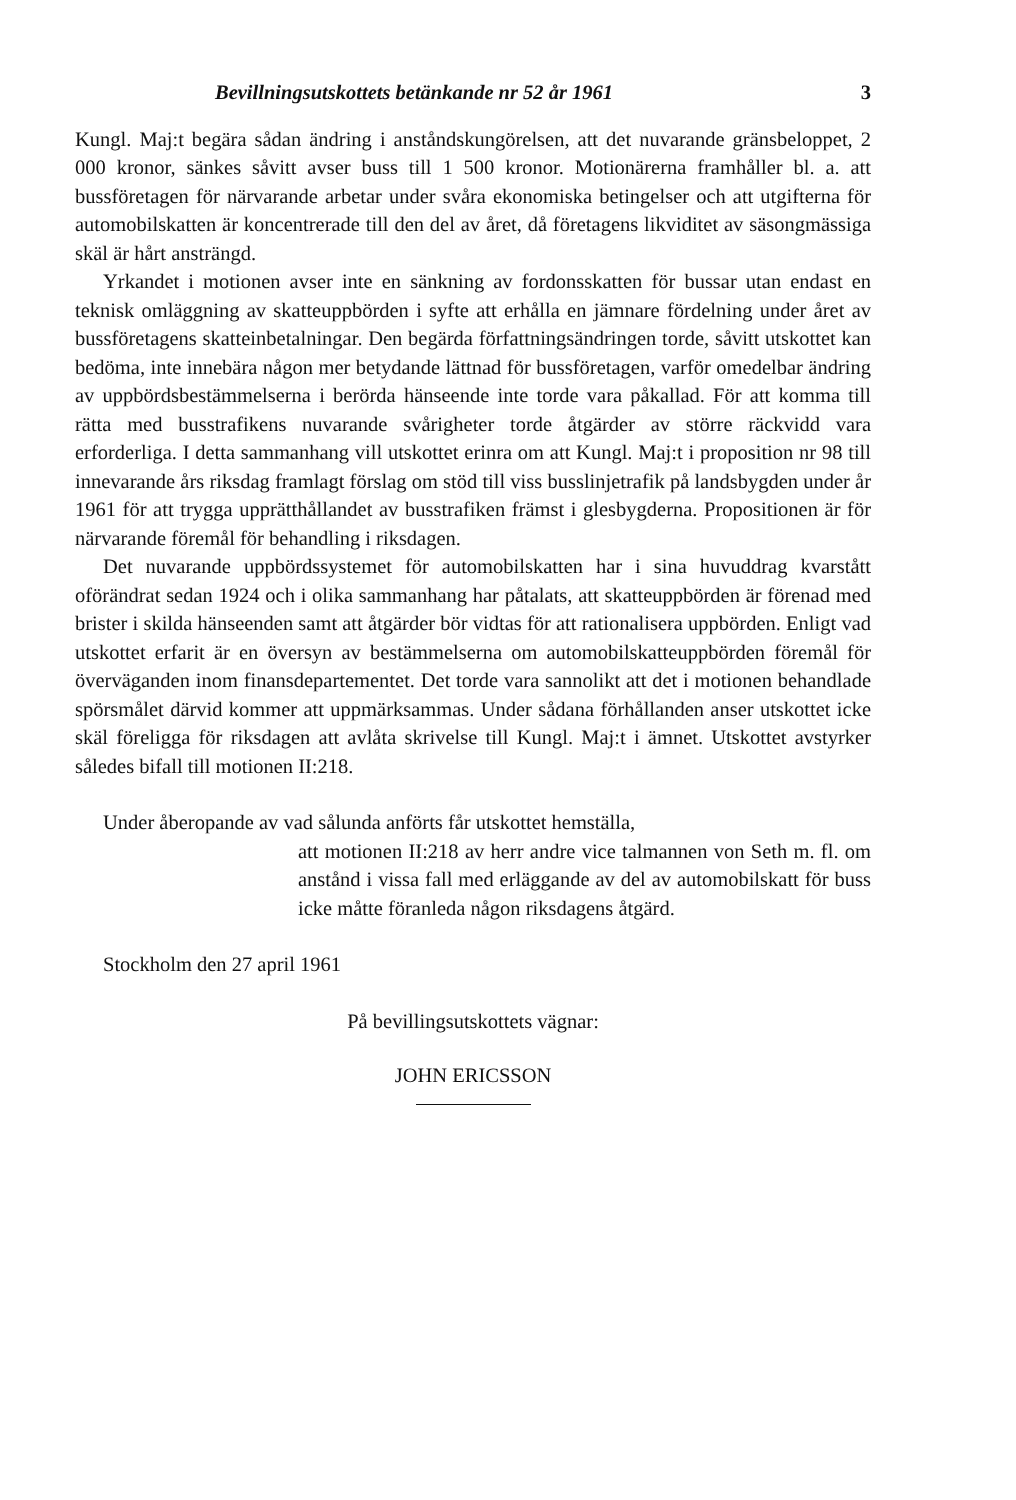Bevillningsutskottets betänkande nr 52 år 1961 3
Kungl. Maj:t begära sådan ändring i anståndskungörelsen, att det nuvarande gränsbeloppet, 2 000 kronor, sänkes såvitt avser buss till 1 500 kronor. Motionärerna framhåller bl. a. att bussföretagen för närvarande arbetar under svåra ekonomiska betingelser och att utgifterna för automobilskatten är koncentrerade till den del av året, då företagens likviditet av säsongmässiga skäl är hårt ansträngd.
Yrkandet i motionen avser inte en sänkning av fordonsskatten för bussar utan endast en teknisk omläggning av skatteuppbörden i syfte att erhålla en jämnare fördelning under året av bussföretagens skatteinbetalningar. Den begärda författningsändringen torde, såvitt utskottet kan bedöma, inte innebära någon mer betydande lättnad för bussföretagen, varför omedelbar ändring av uppbördsbestämmelserna i berörda hänseende inte torde vara påkallad. För att komma till rätta med busstrafikens nuvarande svårigheter torde åtgärder av större räckvidd vara erforderliga. I detta sammanhang vill utskottet erinra om att Kungl. Maj:t i proposition nr 98 till innevarande års riksdag framlagt förslag om stöd till viss busslinjetrafik på landsbygden under år 1961 för att trygga upprätthållandet av busstrafiken främst i glesbygderna. Propositionen är för närvarande föremål för behandling i riksdagen.
Det nuvarande uppbördssystemet för automobilskatten har i sina huvuddrag kvarstått oförändrat sedan 1924 och i olika sammanhang har påtalats, att skatteuppbörden är förenad med brister i skilda hänseenden samt att åtgärder bör vidtas för att rationalisera uppbörden. Enligt vad utskottet erfarit är en översyn av bestämmelserna om automobilskatteuppbörden föremål för överväganden inom finansdepartementet. Det torde vara sannolikt att det i motionen behandlade spörsmålet därvid kommer att uppmärksammas. Under sådana förhållanden anser utskottet icke skäl föreligga för riksdagen att avlåta skrivelse till Kungl. Maj:t i ämnet. Utskottet avstyrker således bifall till motionen II:218.
Under åberopande av vad sålunda anförts får utskottet hemställa,
att motionen II:218 av herr andre vice talmannen von Seth m. fl. om anstånd i vissa fall med erläggande av del av automobilskatt för buss icke måtte föranleda någon riksdagens åtgärd.
Stockholm den 27 april 1961
På bevillingsutskottets vägnar:
JOHN ERICSSON